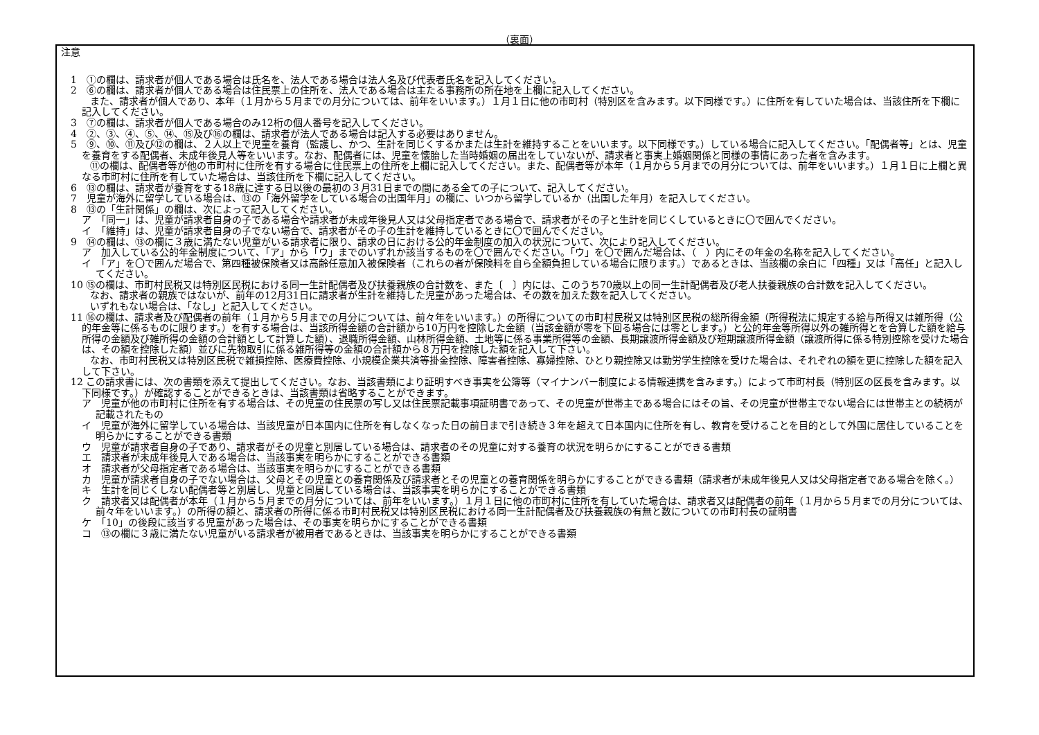（裏面）
注意
1　①の欄は、請求者が個人である場合は氏名を、法人である場合は法人名及び代表者氏名を記入してください。
2　⑥の欄は、請求者が個人である場合は住民票上の住所を、法人である場合は主たる事務所の所在地を上欄に記入してください。
また、請求者が個人であり、本年（１月から５月までの月分については、前年をいいます。）１月１日に他の市町村（特別区を含みます。以下同様です。）に住所を有していた場合は、当該住所を下欄に記入してください。
3　⑦の欄は、請求者が個人である場合のみ12桁の個人番号を記入してください。
4　②、③、④、⑤、⑭、⑮及び⑯の欄は、請求者が法人である場合は記入する必要はありません。
5　⑨、⑩、⑪及び⑫の欄は、２人以上で児童を養育（監護し、かつ、生計を同じくするかまたは生計を維持することをいいます。以下同様です。）している場合に記入してください。「配偶者等」とは、児童を養育をする配偶者、未成年後見人等をいいます。なお、配偶者には、児童を懐胎した当時婚姻の届出をしていないが、請求者と事実上婚姻関係と同様の事情にあった者を含みます。
⑪の欄は、配偶者等が他の市町村に住所を有する場合に住民票上の住所を上欄に記入してください。また、配偶者等が本年（１月から５月までの月分については、前年をいいます。）１月１日に上欄と異なる市町村に住所を有していた場合は、当該住所を下欄に記入してください。
6　⑬の欄は、請求者が養育をする18歳に達する日以後の最初の３月31日までの間にある全ての子について、記入してください。
7　児童が海外に留学している場合は、⑬の「海外留学をしている場合の出国年月」の欄に、いつから留学しているか（出国した年月）を記入してください。
8　⑬の「生計関係」の欄は、次によって記入してください。
ア　「同一」は、児童が請求者自身の子である場合や請求者が未成年後見人又は父母指定者である場合で、請求者がその子と生計を同じくしているときに〇で囲んでください。
イ　「維持」は、児童が請求者自身の子でない場合で、請求者がその子の生計を維持しているときに〇で囲んでください。
9　⑭の欄は、⑬の欄に３歳に満たない児童がいる請求者に限り、請求の日における公的年金制度の加入の状況について、次により記入してください。
ア　加入している公的年金制度について、「ア」から「ウ」までのいずれか該当するものを〇で囲んでください。「ウ」を〇で囲んだ場合は、（　）内にその年金の名称を記入してください。
イ　「ア」を〇で囲んだ場合で、第四種被保険者又は高齢任意加入被保険者（これらの者が保険料を自ら全額負担している場合に限ります。）であるときは、当該欄の余白に「四種」又は「高任」と記入してください。
10 ⑮の欄は、市町村民税又は特別区民税における同一生計配偶者及び扶養親族の合計数を、また〔　〕内には、このうち70歳以上の同一生計配偶者及び老人扶養親族の合計数を記入してください。
なお、請求者の親族ではないが、前年の12月31日に請求者が生計を維持した児童があった場合は、その数を加えた数を記入してください。
いずれもない場合は、「なし」と記入してください。
11 ⑯の欄は、請求者及び配偶者の前年（１月から５月までの月分については、前々年をいいます。）の所得についての市町村民税又は特別区民税の総所得金額（所得税法に規定する給与所得又は雑所得（公的年金等に係るものに限ります。）を有する場合は、当該所得金額の合計額から10万円を控除した金額（当該金額が零を下回る場合には零とします。）と公的年金等所得以外の雑所得とを合算した額を給与所得の金額及び雑所得の金額の合計額として計算した額）、退職所得金額、山林所得金額、土地等に係る事業所得等の金額、長期譲渡所得金額及び短期譲渡所得金額（譲渡所得に係る特別控除を受けた場合は、その額を控除した額）並びに先物取引に係る雑所得等の金額の合計額から８万円を控除した額を記入して下さい。
なお、市町村民税又は特別区民税で雑損控除、医療費控除、小規模企業共済等掛金控除、障害者控除、寡婦控除、ひとり親控除又は勤労学生控除を受けた場合は、それぞれの額を更に控除した額を記入して下さい。
12 この請求書には、次の書類を添えて提出してください。なお、当該書類により証明すべき事実を公簿等（マイナンバー制度による情報連携を含みます。）によって市町村長（特別区の区長を含みます。以下同様です。）が確認することができるときは、当該書類は省略することができます。
ア　児童が他の市町村に住所を有する場合は、その児童の住民票の写し又は住民票記載事項証明書であって、その児童が世帯主である場合にはその旨、その児童が世帯主でない場合には世帯主との続柄が記載されたもの
イ　児童が海外に留学している場合は、当該児童が日本国内に住所を有しなくなった日の前日まで引き続き３年を超えて日本国内に住所を有し、教育を受けることを目的として外国に居住していることを明らかにすることができる書類
ウ　児童が請求者自身の子であり、請求者がその児童と別居している場合は、請求者のその児童に対する養育の状況を明らかにすることができる書類
エ　請求者が未成年後見人である場合は、当該事実を明らかにすることができる書類
オ　請求者が父母指定者である場合は、当該事実を明らかにすることができる書類
カ　児童が請求者自身の子でない場合は、父母とその児童との養育関係及び請求者とその児童との養育関係を明らかにすることができる書類（請求者が未成年後見人又は父母指定者である場合を除く。）
キ　生計を同じくしない配偶者等と別居し、児童と同居している場合は、当該事実を明らかにすることができる書類
ク　請求者又は配偶者が本年（１月から５月までの月分については、前年をいいます。）１月１日に他の市町村に住所を有していた場合は、請求者又は配偶者の前年（１月から５月までの月分については、前々年をいいます。）の所得の額と、請求者の所得に係る市町村民税又は特別区民税における同一生計配偶者及び扶養親族の有無と数についての市町村長の証明書
ケ　「10」の後段に該当する児童があった場合は、その事実を明らかにすることができる書類
コ　⑬の欄に３歳に満たない児童がいる請求者が被用者であるときは、当該事実を明らかにすることができる書類